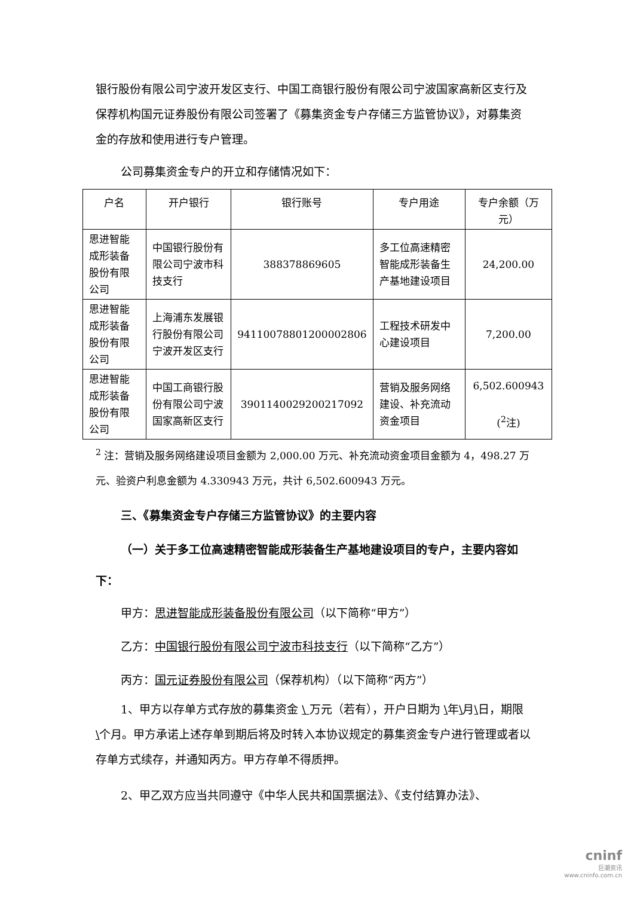银行股份有限公司宁波开发区支行、中国工商银行股份有限公司宁波国家高新区支行及保荐机构国元证券股份有限公司签署了《募集资金专户存储三方监管协议》，对募集资金的存放和使用进行专户管理。
公司募集资金专户的开立和存储情况如下：
| 户名 | 开户银行 | 银行账号 | 专户用途 | 专户余额（万元） |
| --- | --- | --- | --- | --- |
| 思进智能成形装备股份有限公司 | 中国银行股份有限公司宁波市科技支行 | 388378869605 | 多工位高速精密智能成形装备生产基地建设项目 | 24,200.00 |
| 思进智能成形装备股份有限公司 | 上海浦东发展银行股份有限公司宁波开发区支行 | 94110078801200002806 | 工程技术研发中心建设项目 | 7,200.00 |
| 思进智能成形装备股份有限公司 | 中国工商银行股份有限公司宁波国家高新区支行 | 3901140029200217092 | 营销及服务网络建设、补充流动资金项目 | 6,502.600943 (<sup>2</sup>注) |
<sup>2</sup> 注：营销及服务网络建设项目金额为 2,000.00 万元、补充流动资金项目金额为 4，498.27 万元、验资户利息金额为 4.330943 万元，共计 6,502.600943 万元。
三、《募集资金专户存储三方监管协议》的主要内容
（一）关于多工位高速精密智能成形装备生产基地建设项目的专户，主要内容如下：
甲方：思进智能成形装备股份有限公司（以下简称“甲方”）
乙方：中国银行股份有限公司宁波市科技支行（以下简称“乙方”）
丙方：国元证券股份有限公司（保荐机构）（以下简称“丙方”）
1、甲方以存单方式存放的募集资金 \ 万元（若有），开户日期为 \年\月\日，期限\个月。甲方承诺上述存单到期后将及时转入本协议规定的募集资金专户进行管理或者以存单方式续存，并通知丙方。甲方存单不得质押。
2、甲乙双方应当共同遵守《中华人民共和国票据法》、《支付结算办法》、
cninf
巨潮资讯
www.cninfo.com.cn